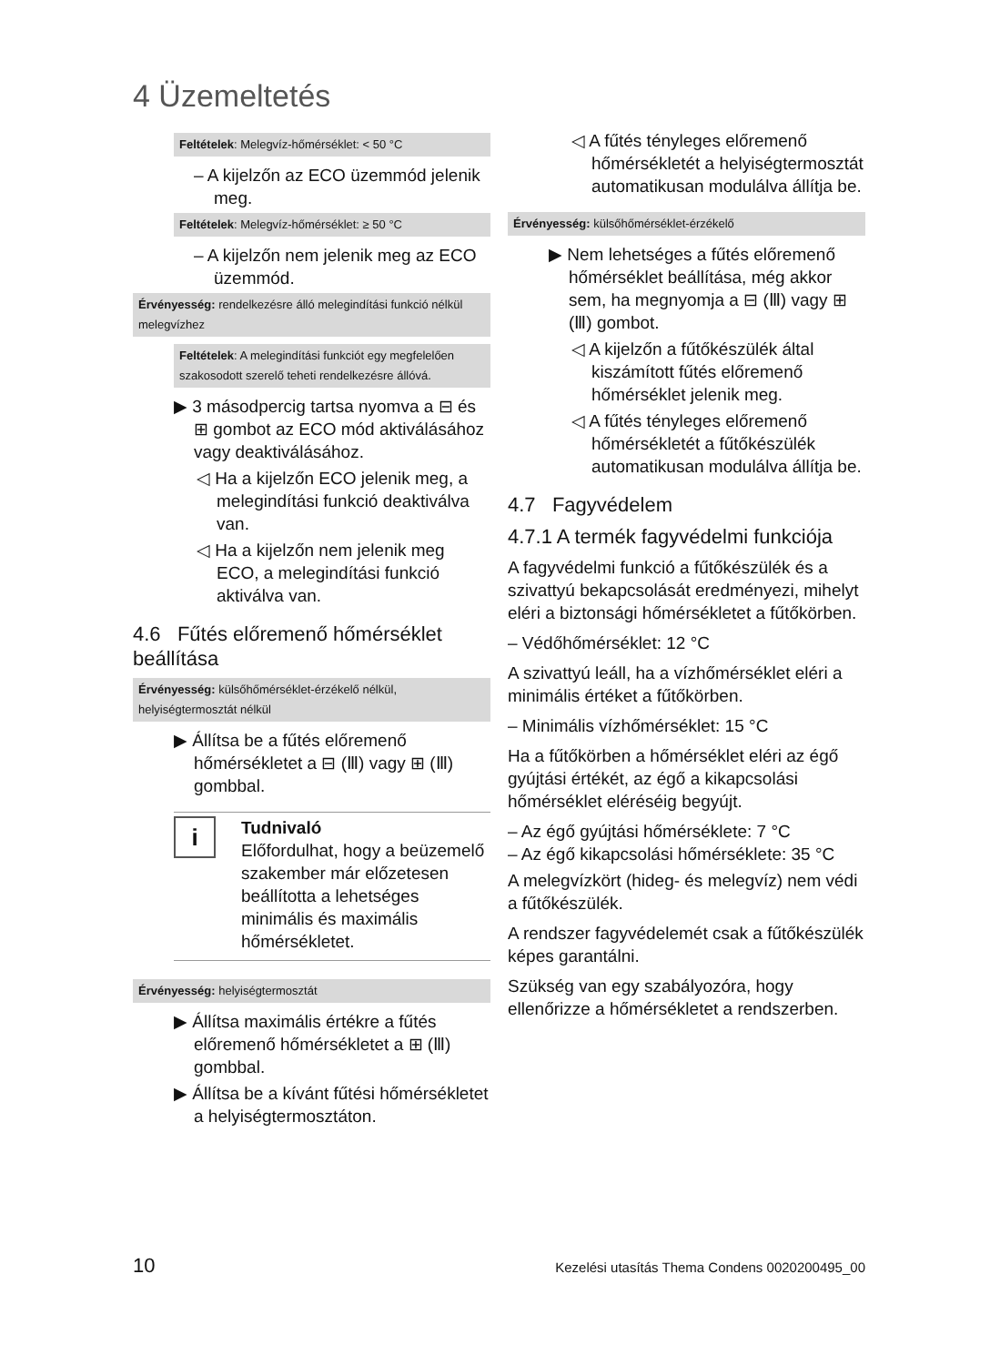4 Üzemeltetés
Feltételek: Melegvíz-hőmérséklet: < 50 °C
– A kijelzőn az ECO üzemmód jelenik meg.
Feltételek: Melegvíz-hőmérséklet: ≥ 50 °C
– A kijelzőn nem jelenik meg az ECO üzemmód.
Érvényesség: rendelkezésre álló melegindítási funkció nélkül melegvízhez
Feltételek: A melegindítási funkciót egy megfelelően szakosodott szerelő teheti rendelkezésre állóvá.
▶ 3 másodpercig tartsa nyomva a ⊟ és ⊞ gombot az ECO mód aktiválásához vagy deaktiválásához.
◁ Ha a kijelzőn ECO jelenik meg, a melegindítási funkció deaktiválva van.
◁ Ha a kijelzőn nem jelenik meg ECO, a melegindítási funkció aktiválva van.
4.6 Fűtés előremenő hőmérséklet beállítása
Érvényesség: külsőhőmérséklet-érzékelő nélkül, helyiségtermosztát nélkül
▶ Állítsa be a fűtés előremenő hőmérsékletet a ⊟ (Ⅲ) vagy ⊞ (Ⅲ) gombbal.
i
Tudnivaló
Előfordulhat, hogy a beüzemelő szakember már előzetesen beállította a lehetséges minimális és maximális hőmérsékletet.
Érvényesség: helyiségtermosztát
▶ Állítsa maximális értékre a fűtés előremenő hőmérsékletet a ⊞ (Ⅲ) gombbal.
▶ Állítsa be a kívánt fűtési hőmérsékletet a helyiségtermosztáton.
◁ A fűtés tényleges előremenő hőmérsékletét a helyiségtermosztát automatikusan modulálva állítja be.
Érvényesség: külsőhőmérséklet-érzékelő
▶ Nem lehetséges a fűtés előremenő hőmérséklet beállítása, még akkor sem, ha megnyomja a ⊟ (Ⅲ) vagy ⊞ (Ⅲ) gombot.
◁ A kijelzőn a fűtőkészülék által kiszámított fűtés előremenő hőmérséklet jelenik meg.
◁ A fűtés tényleges előremenő hőmérsékletét a fűtőkészülék automatikusan modulálva állítja be.
4.7 Fagyvédelem
4.7.1 A termék fagyvédelmi funkciója
A fagyvédelmi funkció a fűtőkészülék és a szivattyú bekapcsolását eredményezi, mihelyt eléri a biztonsági hőmérsékletet a fűtőkörben.
– Védőhőmérséklet: 12 °C
A szivattyú leáll, ha a vízhőmérséklet eléri a minimális értéket a fűtőkörben.
– Minimális vízhőmérséklet: 15 °C
Ha a fűtőkörben a hőmérséklet eléri az égő gyújtási értékét, az égő a kikapcsolási hőmérséklet eléréséig begyújt.
– Az égő gyújtási hőmérséklete: 7 °C
– Az égő kikapcsolási hőmérséklete: 35 °C
A melegvízkört (hideg- és melegvíz) nem védi a fűtőkészülék.
A rendszer fagyvédelemét csak a fűtőkészülék képes garantálni.
Szükség van egy szabályozóra, hogy ellenőrizze a hőmérsékletet a rendszerben.
10 Kezelési utasítás Thema Condens 0020200495_00